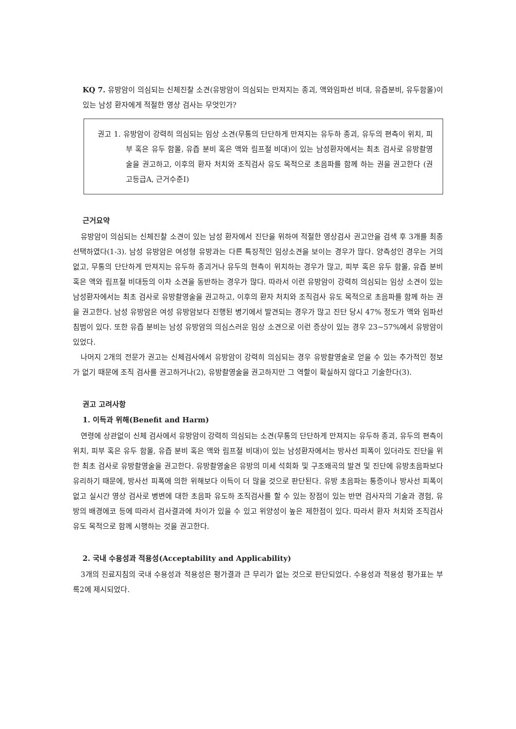KQ 7. 유방암이 의심되는 신체진찰 소견(유방암이 의심되는 만져지는 종괴, 액와임파선 비대, 유즙분비, 유두함몰)이 있는 남성 환자에게 적절한 영상 검사는 무엇인가?
권고 1. 유방암이 강력히 의심되는 임상 소견(무통의 단단하게 만져지는 유두하 종괴, 유두의 편측이 위치, 피부 혹은 유두 함몰, 유즙 분비 혹은 액와 림프절 비대)이 있는 남성환자에서는 최초 검사로 유방촬영술을 권고하고, 이후의 환자 처치와 조직검사 유도 목적으로 초음파를 함께 하는 권을 권고한다 (권고등급A, 근거수준Ⅰ)
근거요약
유방암이 의심되는 신체진찰 소견이 있는 남성 환자에서 진단을 위하여 적절한 영상검사 권고안을 검색 후 3개를 최종 선택하였다(1-3). 남성 유방암은 여성형 유방과는 다른 특징적인 임상소견을 보이는 경우가 많다. 양측성인 경우는 거의 없고, 무통의 단단하게 만져지는 유두하 종괴거나 유두의 현측이 위치하는 경우가 많고, 피부 혹은 유두 함몰, 유즙 분비 혹은 액와 림프절 비대등의 이차 소견을 동반하는 경우가 많다. 따라서 이런 유방암이 강력히 의심되는 임상 소견이 있는 남성환자에서는 최초 검사로 유방촬영술을 권고하고, 이후의 환자 처치와 조직검사 유도 목적으로 초음파를 함께 하는 권을 권고한다. 남성 유방암은 여성 유방암보다 진행된 병기에서 발견되는 경우가 많고 진단 당시 47% 정도가 액와 임파선 침범이 있다. 또한 유즙 분비는 남성 유방암의 의심스러운 임상 소견으로 이런 증상이 있는 경우 23~57%에서 유방암이 있었다.
나머지 2개의 전문가 권고는 신체검사에서 유방암이 강력히 의심되는 경우 유방촬영술로 얻을 수 있는 추가적인 정보가 없기 때문에 조직 검사를 권고하거나(2), 유방촬영술을 권고하지만 그 역할이 확실하지 않다고 기술한다(3).
권고 고려사항
1. 이득과 위해(Benefit and Harm)
연령에 상관없이 신체 검사에서 유방암이 강력히 의심되는 소견(무통의 단단하게 만져지는 유두하 종괴, 유두의 편측이 위치, 피부 혹은 유두 함몰, 유즙 분비 혹은 액와 림프절 비대)이 있는 남성환자에서는 방사선 피폭이 있더라도 진단을 위한 최초 검사로 유방촬영술을 권고한다. 유방촬영술은 유방의 미세 석회화 및 구조왜곡의 발견 및 진단에 유방초음파보다 유리하기 때문에, 방사선 피폭에 의한 위해보다 이득이 더 많을 것으로 판단된다. 유방 초음파는 통증이나 방사선 피폭이 없고 실시간 영상 검사로 병변에 대한 초음파 유도하 조직검사를 할 수 있는 장점이 있는 반면 검사자의 기술과 경험, 유방의 배경에코 등에 따라서 검사결과에 차이가 있을 수 있고 위양성이 높은 제한점이 있다. 따라서 환자 처치와 조직검사 유도 목적으로 함께 시행하는 것을 권고한다.
2. 국내 수용성과 적용성(Acceptability and Applicability)
3개의 진료지침의 국내 수용성과 적용성은 평가결과 큰 무리가 없는 것으로 판단되었다. 수용성과 적용성 평가표는 부록2에 제시되었다.